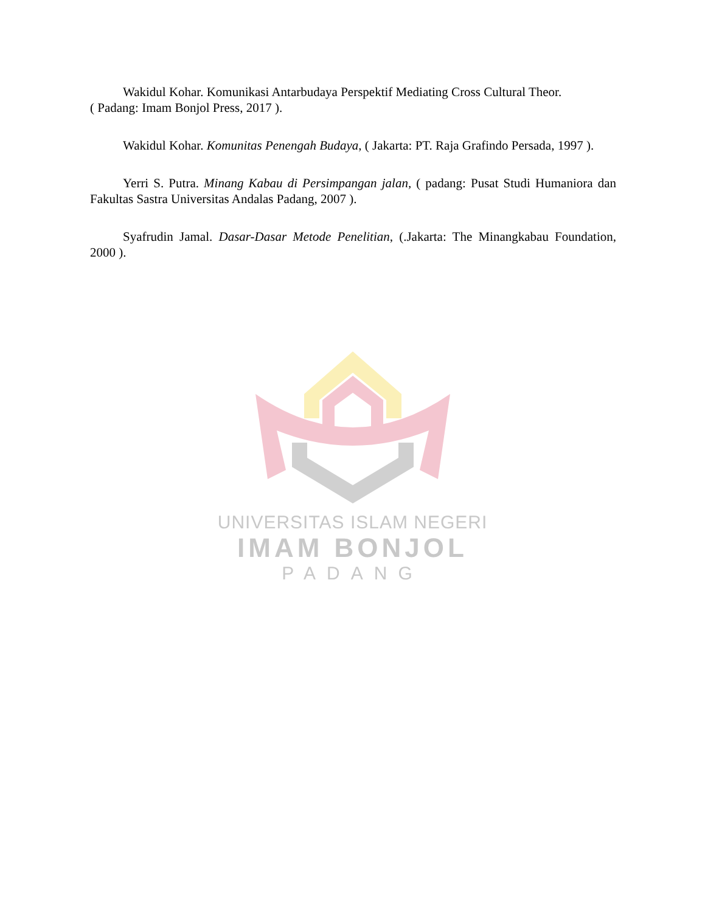Wakidul Kohar. Komunikasi Antarbudaya Perspektif Mediating Cross Cultural Theor.
( Padang: Imam Bonjol Press, 2017 ).
Wakidul Kohar. Komunitas Penengah Budaya, ( Jakarta: PT. Raja Grafindo Persada, 1997 ).
Yerri S. Putra. Minang Kabau di Persimpangan jalan, ( padang: Pusat Studi Humaniora dan Fakultas Sastra Universitas Andalas Padang, 2007 ).
Syafrudin Jamal. Dasar-Dasar Metode Penelitian, (.Jakarta: The Minangkabau Foundation, 2000 ).
UNIVERSITAS ISLAM NEGERI
IMAM BONJOL
PADANG